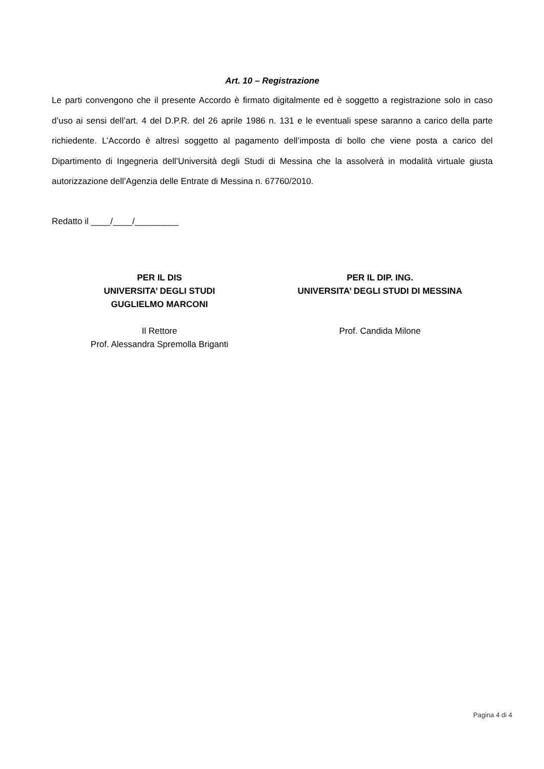Art. 10 – Registrazione
Le parti convengono che il presente Accordo è firmato digitalmente ed è soggetto a registrazione solo in caso d’uso ai sensi dell’art. 4 del D.P.R. del 26 aprile 1986 n. 131 e le eventuali spese saranno a carico della parte richiedente. L’Accordo è altresì soggetto al pagamento dell’imposta di bollo che viene posta a carico del Dipartimento di Ingegneria dell’Università degli Studi di Messina che la assolverà in modalità virtuale giusta autorizzazione dell’Agenzia delle Entrate di Messina n. 67760/2010.
Redatto il ____/____/_________
PER IL DIS
UNIVERSITA’ DEGLI STUDI
GUGLIELMO MARCONI
Il Rettore
Prof. Alessandra Spremolla Briganti
PER IL DIP. ING.
UNIVERSITA’ DEGLI STUDI DI MESSINA
Prof. Candida Milone
Pagina 4 di 4